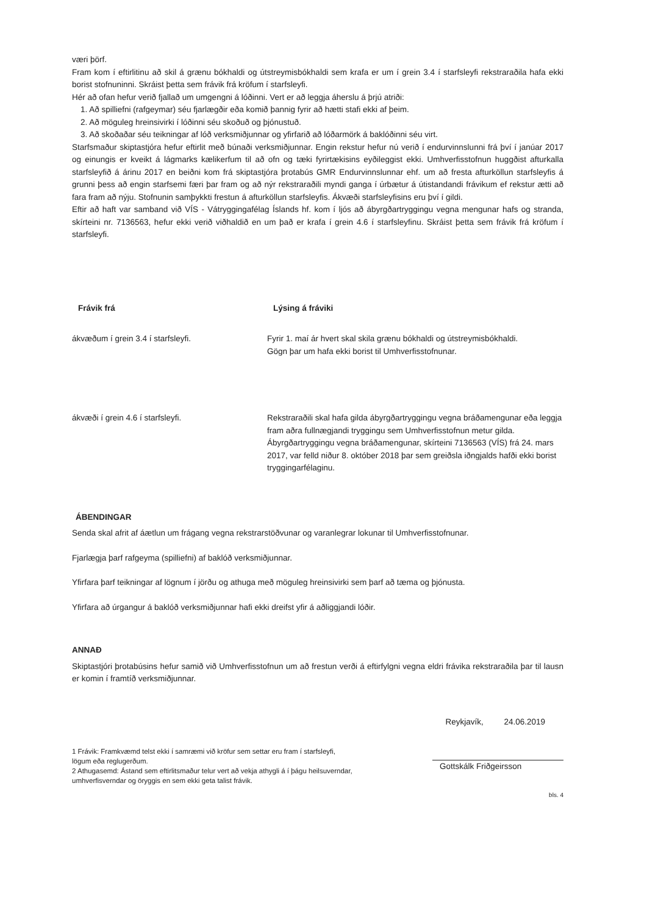væri þörf.
Fram kom í eftirlitinu að skil á grænu bókhaldi og útstreymisbókhaldi sem krafa er um í grein 3.4 í starfsleyfi rekstraraðila hafa ekki borist stofnuninni. Skráist þetta sem frávik frá kröfum í starfsleyfi.
Hér að ofan hefur verið fjallað um umgengni á lóðinni. Vert er að leggja áherslu á þrjú atriði:
1. Að spilliefni (rafgeymar) séu fjarlægðir eða komið þannig fyrir að hætti stafi ekki af þeim.
2. Að möguleg hreinsivirki í lóðinni séu skoðuð og þjónustuð.
3. Að skoðaðar séu teikningar af lóð verksmiðjunnar og yfirfarið að lóðarmörk á baklóðinni séu virt.
Starfsmaður skiptastjóra hefur eftirlit með búnaði verksmiðjunnar. Engin rekstur hefur nú verið í endurvinnslunni frá því í janúar 2017 og einungis er kveikt á lágmarks kælikerfum til að ofn og tæki fyrirtækisins eyðileggist ekki. Umhverfisstofnun huggðist afturkalla starfsleyfið á árinu 2017 en beiðni kom frá skiptastjóra þrotabús GMR Endurvinnslunnar ehf. um að fresta afturköllun starfsleyfis á grunni þess að engin starfsemi færi þar fram og að nýr rekstraraðili myndi ganga í úrbætur á útistandandi frávikum ef rekstur ætti að fara fram að nýju. Stofnunin samþykkti frestun á afturköllun starfsleyfis. Ákvæði starfsleyfisins eru því í gildi.
Eftir að haft var samband við VÍS - Vátryggingafélag Íslands hf. kom í ljós að ábyrgðartryggingu vegna mengunar hafs og stranda, skírteini nr. 7136563, hefur ekki verið viðhaldið en um það er krafa í grein 4.6 í starfsleyfinu. Skráist þetta sem frávik frá kröfum í starfsleyfi.
| Frávik frá | Lýsing á fráviki |
| --- | --- |
| ákvæðum í grein 3.4 í starfsleyfi. | Fyrir 1. maí ár hvert skal skila grænu bókhaldi og útstreymisbókhaldi. Gögn þar um hafa ekki borist til Umhverfisstofnunar. |
| ákvæði í grein 4.6 í starfsleyfi. | Rekstraraðili skal hafa gilda ábyrgðartryggingu vegna bráðamengunar eða leggja fram aðra fullnægjandi tryggingu sem Umhverfisstofnun metur gilda. Ábyrgðartryggingu vegna bráðamengunar, skírteini 7136563 (VÍS) frá 24. mars 2017, var felld niður 8. október 2018 þar sem greiðsla iðngjalds hafði ekki borist tryggingarfélaginu. |
ÁBENDINGAR
Senda skal afrit af áætlun um frágang vegna rekstrarstöðvunar og varanlegrar lokunar til Umhverfisstofnunar.
Fjarlægja þarf rafgeyma (spilliefni) af baklóð verksmiðjunnar.
Yfirfara þarf teikningar af lögnum í jörðu og athuga með möguleg hreinsivirki sem þarf að tæma og þjónusta.
Yfirfara að úrgangur á baklóð verksmiðjunnar hafi ekki dreifst yfir á aðliggjandi lóðir.
ANNAÐ
Skiptastjóri þrotabúsins hefur samið við Umhverfisstofnun um að frestun verði á eftirfylgni vegna eldri frávika rekstraraðila þar til lausn er komin í framtíð verksmiðjunnar.
Reykjavík, 24.06.2019
1 Frávik: Framkvæmd telst ekki í samræmi við kröfur sem settar eru fram í starfsleyfi, lögum eða reglugerðum.
2 Athugasemd: Ástand sem eftirlitsmaður telur vert að vekja athygli á í þágu heilsuverndar, umhverfisverndar og öryggis en sem ekki geta talist frávik.
Gottskálk Friðgeirsson
bls. 4